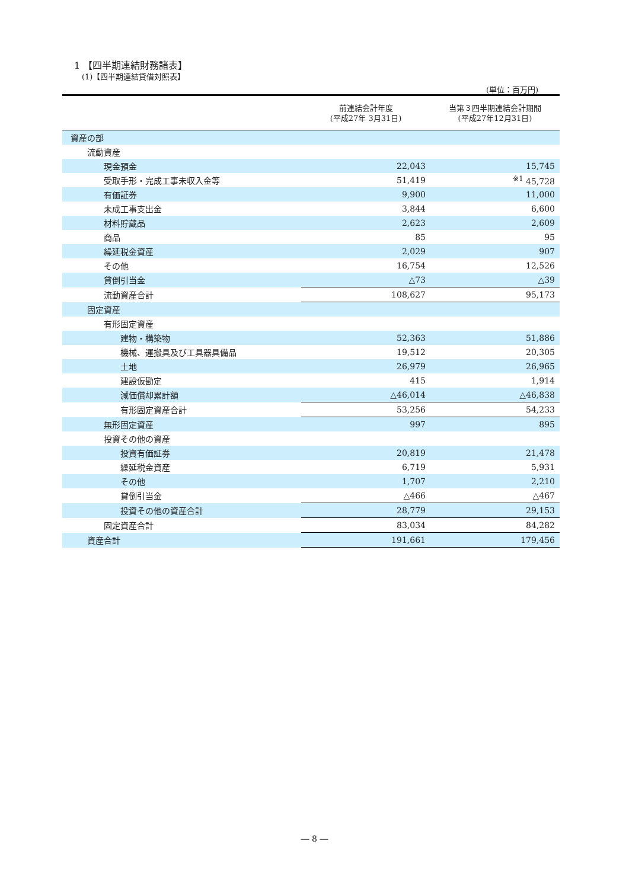1 【四半期連結財務諸表】
(1)【四半期連結貸借対照表】
(単位：百万円)
| | 前連結会計年度 (平成27年 3月31日) | 当第３四半期連結会計期間 (平成27年12月31日) |
| --- | --- | --- |
| 資産の部 | | |
| 流動資産 | | |
| 現金預金 | 22,043 | 15,745 |
| 受取手形・完成工事未収入金等 | 51,419 | <sup>※1</sup> 45,728 |
| 有価証券 | 9,900 | 11,000 |
| 未成工事支出金 | 3,844 | 6,600 |
| 材料貯蔵品 | 2,623 | 2,609 |
| 商品 | 85 | 95 |
| 繰延税金資産 | 2,029 | 907 |
| その他 | 16,754 | 12,526 |
| 貸倒引当金 | △73 | △39 |
| 流動資産合計 | 108,627 | 95,173 |
| 固定資産 | | |
| 有形固定資産 | | |
| 建物・構築物 | 52,363 | 51,886 |
| 機械、運搬具及び工具器具備品 | 19,512 | 20,305 |
| 土地 | 26,979 | 26,965 |
| 建設仮勘定 | 415 | 1,914 |
| 減価償却累計額 | △46,014 | △46,838 |
| 有形固定資産合計 | 53,256 | 54,233 |
| 無形固定資産 | 997 | 895 |
| 投資その他の資産 | | |
| 投資有価証券 | 20,819 | 21,478 |
| 繰延税金資産 | 6,719 | 5,931 |
| その他 | 1,707 | 2,210 |
| 貸倒引当金 | △466 | △467 |
| 投資その他の資産合計 | 28,779 | 29,153 |
| 固定資産合計 | 83,034 | 84,282 |
| 資産合計 | 191,661 | 179,456 |
― 8 ―